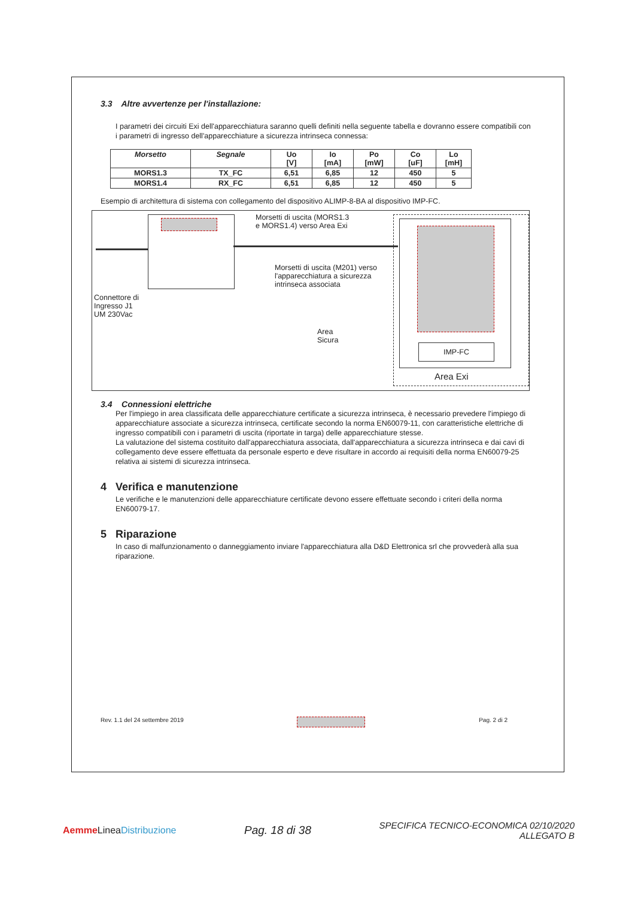3.3 Altre avvertenze per l'installazione:
I parametri dei circuiti Exi dell'apparecchiatura saranno quelli definiti nella seguente tabella e dovranno essere compatibili con i parametri di ingresso dell'apparecchiature a sicurezza intrinseca connessa:
| Morsetto | Segnale | Uo [V] | Io [mA] | Po [mW] | Co [uF] | Lo [mH] |
| --- | --- | --- | --- | --- | --- | --- |
| MORS1.3 | TX_FC | 6,51 | 6,85 | 12 | 450 | 5 |
| MORS1.4 | RX_FC | 6,51 | 6,85 | 12 | 450 | 5 |
Esempio di architettura di sistema con collegamento del dispositivo ALIMP-8-BA al dispositivo IMP-FC.
Morsetti di uscita (MORS1.3
e MORS1.4) verso Area Exi
Morsetti di uscita (M201) verso
l'apparecchiatura a sicurezza
intrinseca associata
Connettore di
Ingresso J1
UM 230Vac
Area
Sicura
IMP-FC
Area Exi
3.4 Connessioni elettriche
Per l'impiego in area classificata delle apparecchiature certificate a sicurezza intrinseca, è necessario prevedere l'impiego di apparecchiature associate a sicurezza intrinseca, certificate secondo la norma EN60079-11, con caratteristiche elettriche di ingresso compatibili con i parametri di uscita (riportate in targa) delle apparecchiature stesse.
La valutazione del sistema costituito dall'apparecchiatura associata, dall'apparecchiatura a sicurezza intrinseca e dai cavi di collegamento deve essere effettuata da personale esperto e deve risultare in accordo ai requisiti della norma EN60079-25 relativa ai sistemi di sicurezza intrinseca.
4 Verifica e manutenzione
Le verifiche e le manutenzioni delle apparecchiature certificate devono essere effettuate secondo i criteri della norma EN60079-17.
5 Riparazione
In caso di malfunzionamento o danneggiamento inviare l'apparecchiatura alla D&D Elettronica srl che provvederà alla sua riparazione.
Rev. 1.1 del 24 settembre 2019 Pag. 2 di 2
Aemme LineaDistribuzione
Pag. 18 di 38
SPECIFICA TECNICO-ECONOMICA 02/10/2020
ALLEGATO B